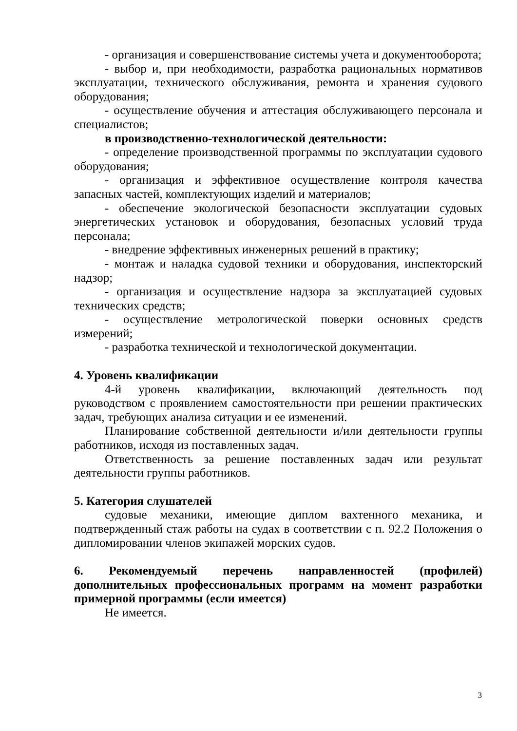- организация и совершенствование системы учета и документооборота;
- выбор и, при необходимости, разработка рациональных нормативов эксплуатации, технического обслуживания, ремонта и хранения судового оборудования;
- осуществление обучения и аттестация обслуживающего персонала и специалистов;
в производственно-технологической деятельности:
- определение производственной программы по эксплуатации судового оборудования;
- организация и эффективное осуществление контроля качества запасных частей, комплектующих изделий и материалов;
- обеспечение экологической безопасности эксплуатации судовых энергетических установок и оборудования, безопасных условий труда персонала;
- внедрение эффективных инженерных решений в практику;
- монтаж и наладка судовой техники и оборудования, инспекторский надзор;
- организация и осуществление надзора за эксплуатацией судовых технических средств;
- осуществление метрологической поверки основных средств измерений;
- разработка технической и технологической документации.
4. Уровень квалификации
4-й уровень квалификации, включающий деятельность под руководством с проявлением самостоятельности при решении практических задач, требующих анализа ситуации и ее изменений.
Планирование собственной деятельности и/или деятельности группы работников, исходя из поставленных задач.
Ответственность за решение поставленных задач или результат деятельности группы работников.
5. Категория слушателей
судовые механики, имеющие диплом вахтенного механика, и подтвержденный стаж работы на судах в соответствии с п. 92.2 Положения о дипломировании членов экипажей морских судов.
6. Рекомендуемый перечень направленностей (профилей) дополнительных профессиональных программ на момент разработки примерной программы (если имеется)
Не имеется.
3